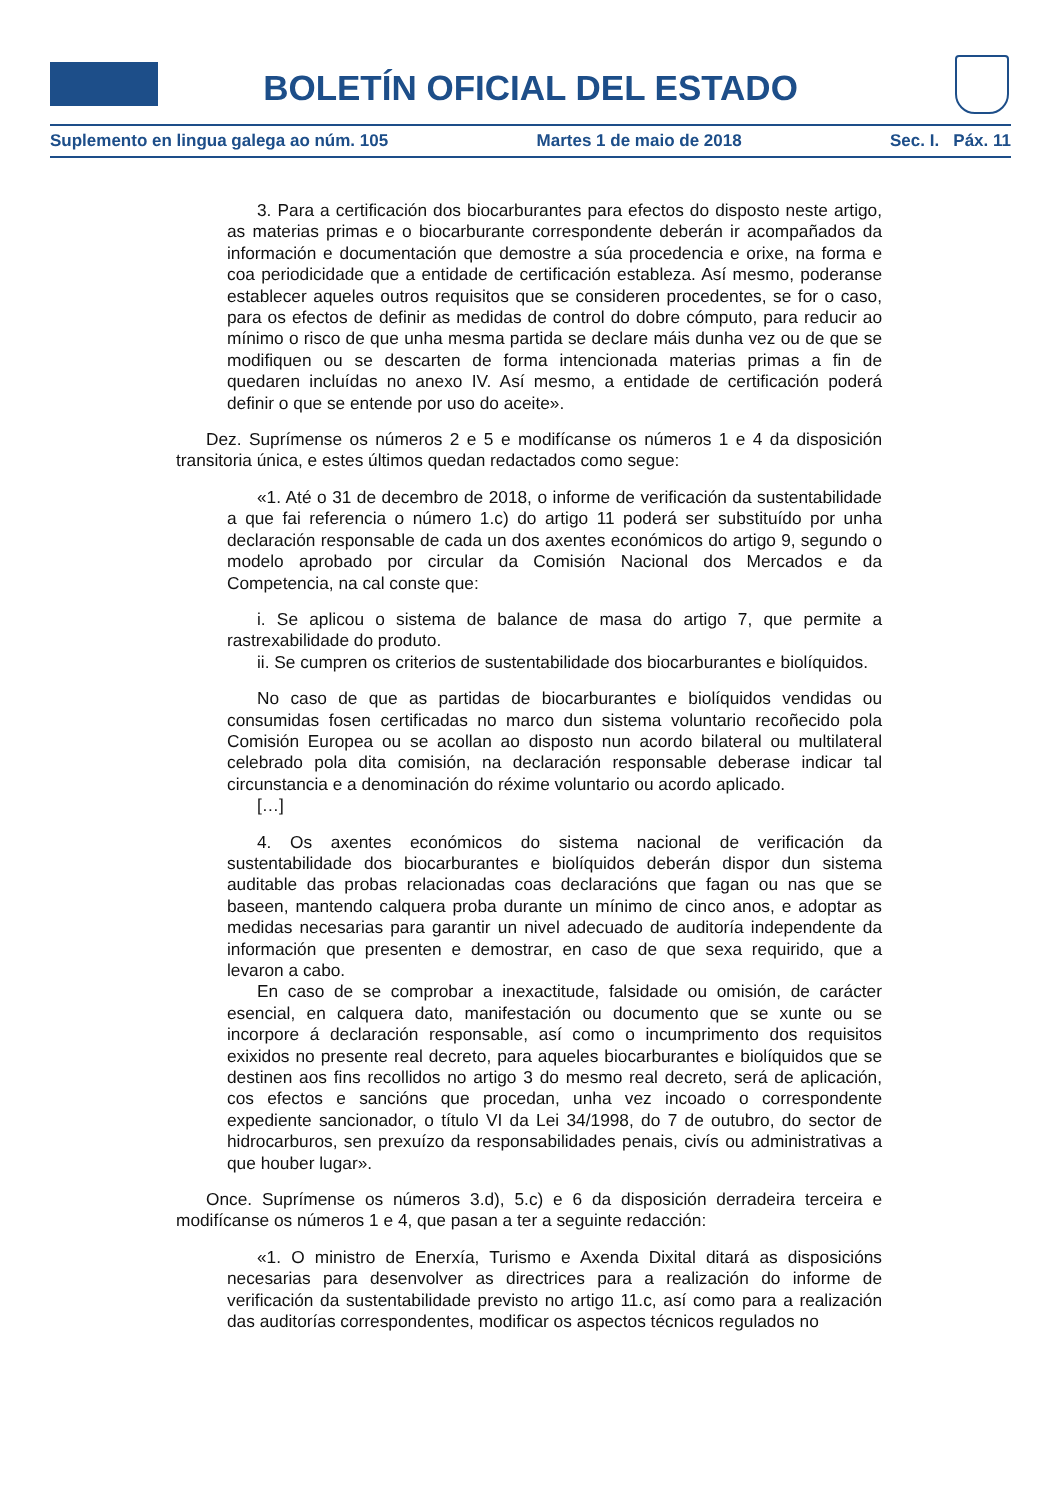BOLETÍN OFICIAL DEL ESTADO
Suplemento en lingua galega ao núm. 105 Martes 1 de maio de 2018 Sec. I. Páx. 11
3. Para a certificación dos biocarburantes para efectos do disposto neste artigo, as materias primas e o biocarburante correspondente deberán ir acompañados da información e documentación que demostre a súa procedencia e orixe, na forma e coa periodicidade que a entidade de certificación estableza. Así mesmo, poderanse establecer aqueles outros requisitos que se consideren procedentes, se for o caso, para os efectos de definir as medidas de control do dobre cómputo, para reducir ao mínimo o risco de que unha mesma partida se declare máis dunha vez ou de que se modifiquen ou se descarten de forma intencionada materias primas a fin de quedaren incluídas no anexo IV. Así mesmo, a entidade de certificación poderá definir o que se entende por uso do aceite».
Dez. Suprímense os números 2 e 5 e modifícanse os números 1 e 4 da disposición transitoria única, e estes últimos quedan redactados como segue:
«1. Até o 31 de decembro de 2018, o informe de verificación da sustentabilidade a que fai referencia o número 1.c) do artigo 11 poderá ser substituído por unha declaración responsable de cada un dos axentes económicos do artigo 9, segundo o modelo aprobado por circular da Comisión Nacional dos Mercados e da Competencia, na cal conste que:
i. Se aplicou o sistema de balance de masa do artigo 7, que permite a rastrexabilidade do produto.
ii. Se cumpren os criterios de sustentabilidade dos biocarburantes e biolíquidos.
No caso de que as partidas de biocarburantes e biolíquidos vendidas ou consumidas fosen certificadas no marco dun sistema voluntario recoñecido pola Comisión Europea ou se acollan ao disposto nun acordo bilateral ou multilateral celebrado pola dita comisión, na declaración responsable deberase indicar tal circunstancia e a denominación do réxime voluntario ou acordo aplicado.
[…]
4. Os axentes económicos do sistema nacional de verificación da sustentabilidade dos biocarburantes e biolíquidos deberán dispor dun sistema auditable das probas relacionadas coas declaracións que fagan ou nas que se baseen, mantendo calquera proba durante un mínimo de cinco anos, e adoptar as medidas necesarias para garantir un nivel adecuado de auditoría independente da información que presenten e demostrar, en caso de que sexa requirido, que a levaron a cabo.
En caso de se comprobar a inexactitude, falsidade ou omisión, de carácter esencial, en calquera dato, manifestación ou documento que se xunte ou se incorpore á declaración responsable, así como o incumprimento dos requisitos exixidos no presente real decreto, para aqueles biocarburantes e biolíquidos que se destinen aos fins recollidos no artigo 3 do mesmo real decreto, será de aplicación, cos efectos e sancións que procedan, unha vez incoado o correspondente expediente sancionador, o título VI da Lei 34/1998, do 7 de outubro, do sector de hidrocarburos, sen prexuízo da responsabilidades penais, civís ou administrativas a que houber lugar».
Once. Suprímense os números 3.d), 5.c) e 6 da disposición derradeira terceira e modifícanse os números 1 e 4, que pasan a ter a seguinte redacción:
«1. O ministro de Enerxía, Turismo e Axenda Dixital ditará as disposicións necesarias para desenvolver as directrices para a realización do informe de verificación da sustentabilidade previsto no artigo 11.c, así como para a realización das auditorías correspondentes, modificar os aspectos técnicos regulados no